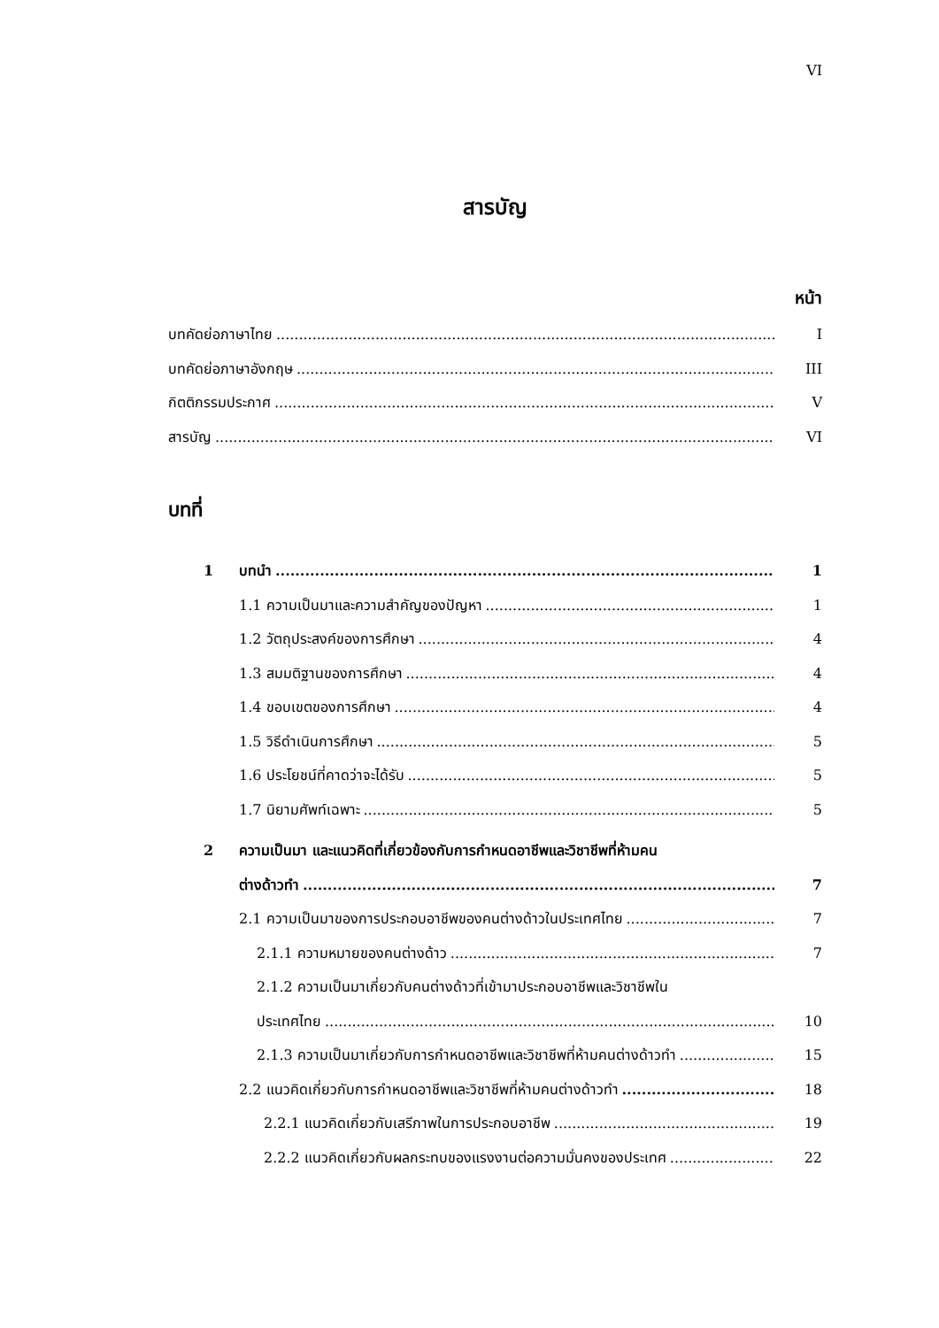VI
สารบัญ
หน้า
บทคัดย่อภาษาไทย I
บทคัดย่อภาษาอังกฤษ III
กิตติกรรมประกาศ V
สารบัญ VI
บทที่
1 บทนำ 1
1.1 ความเป็นมาและความสำคัญของปัญหา 1
1.2 วัตถุประสงค์ของการศึกษา 4
1.3 สมมติฐานของการศึกษา 4
1.4 ขอบเขตของการศึกษา 4
1.5 วิธีดำเนินการศึกษา 5
1.6 ประโยชน์ที่คาดว่าจะได้รับ 5
1.7 นิยามศัพท์เฉพาะ 5
2 ความเป็นมา และแนวคิดที่เกี่ยวข้องกับการกำหนดอาชีพและวิชาชีพที่ห้ามคน
ต่างด้าวทำ 7
2.1 ความเป็นมาของการประกอบอาชีพของคนต่างด้าวในประเทศไทย 7
2.1.1 ความหมายของคนต่างด้าว 7
2.1.2 ความเป็นมาเกี่ยวกับคนต่างด้าวที่เข้ามาประกอบอาชีพและวิชาชีพใน
ประเทศไทย 10
2.1.3 ความเป็นมาเกี่ยวกับการกำหนดอาชีพและวิชาชีพที่ห้ามคนต่างด้าวทำ 15
2.2 แนวคิดเกี่ยวกับการกำหนดอาชีพและวิชาชีพที่ห้ามคนต่างด้าวทำ 18
2.2.1 แนวคิดเกี่ยวกับเสรีภาพในการประกอบอาชีพ 19
2.2.2 แนวคิดเกี่ยวกับผลกระทบของแรงงานต่อความมั่นคงของประเทศ 22